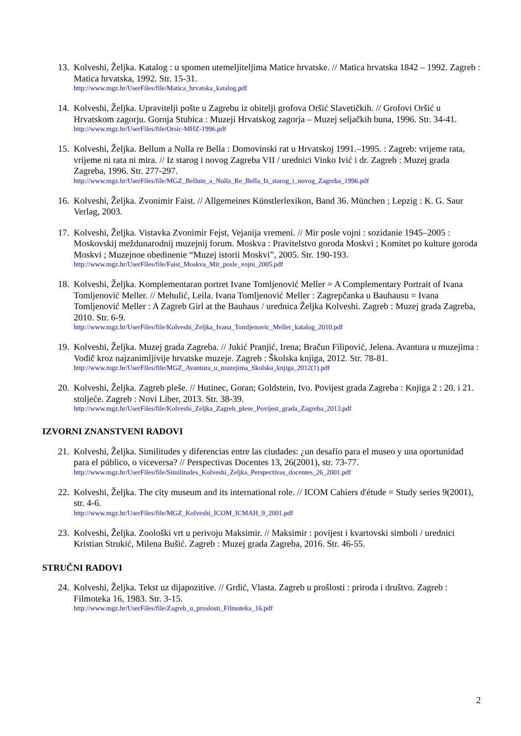13.
Kolveshi, Željka. Katalog : u spomen utemeljiteljima Matice hrvatske. // Matica hrvatska 1842 – 1992. Zagreb : Matica hrvatska, 1992. Str. 15-31.
http://www.mgz.hr/UserFiles/file/Matica_hrvatska_katalog.pdf
14.
Kolveshi, Željka. Upravitelji pošte u Zagrebu iz obitelji grofova Oršić Slavetičkih. // Grofovi Oršić u Hrvatskom zagorju. Gornja Stubica : Muzeji Hrvatskog zagorja – Muzej seljačkih buna, 1996. Str. 34-41.
http://www.mgz.hr/UserFiles/file/Orsic-MHZ-1996.pdf
15.
Kolveshi, Željka. Bellum a Nulla re Bella : Domovinski rat u Hrvatskoj 1991.–1995. : Zagreb: vrijeme rata, vrijeme ni rata ni mira. // Iz starog i novog Zagreba VII / urednici Vinko Ivić i dr. Zagreb : Muzej grada Zagreba, 1996. Str. 277-297.
http://www.mgz.hr/UserFiles/file/MGZ_Bellum_a_Nulla_Re_Bella_Iz_starog_i_novog_Zagreba_1996.pdf
16.
Kolveshi, Željka. Zvonimir Faist. // Allgemeines Künstlerlexikon, Band 36. München ; Lepzig : K. G. Saur Verlag, 2003.
17.
Kolveshi, Željka. Vistavka Zvonimir Fejst, Vejanija vremeni. // Mir posle vojni : sozidanie 1945–2005 : Moskovskij meždunarodnij muzejnij forum. Moskva : Pravitelstvo goroda Moskvi ; Komitet po kulture goroda Moskvi ; Muzejnoe obedinenie “Muzej istorii Moskvi”, 2005. Str. 190-193.
http://www.mgz.hr/UserFiles/file/Faist_Moskva_Mir_posle_vojni_2005.pdf
18.
Kolveshi, Željka. Komplementaran portret Ivane Tomljenović Meller = A Complementary Portrait of Ivana Tomljenović Meller. // Mehulić, Leila. Ivana Tomljenović Meller : Zagrepčanka u Bauhausu = Ivana Tomljenović Meller : A Zagreb Girl at the Bauhaus / urednica Željka Kolveshi. Zagreb : Muzej grada Zagreba, 2010. Str. 6-9.
http://www.mgz.hr/UserFiles/file/Kolveshi_Zeljka_Ivana_Tomljenovic_Meller_katalog_2010.pdf
19.
Kolveshi, Željka. Muzej grada Zagreba. // Jukić Pranjić, Irena; Bračun Filipović, Jelena. Avantura u muzejima : Vodič kroz najzanimljivije hrvatske muzeje. Zagreb : Školska knjiga, 2012. Str. 78-81.
http://www.mgz.hr/UserFiles/file/MGZ_Avantura_u_muzejima_Skolska_knjiga_2012(1).pdf
20.
Kolveshi, Željka. Zagreb pleše. // Hutinec, Goran; Goldstein, Ivo. Povijest grada Zagreba : Knjiga 2 : 20. i 21. stoljeće. Zagreb : Novi Liber, 2013. Str. 38-39.
http://www.mgz.hr/UserFiles/file/Kolveshi_Zeljka_Zagreb_plese_Povijest_grada_Zagreba_2013.pdf
IZVORNI ZNANSTVENI RADOVI
21.
Kolveshi, Željka. Similitudes y diferencias entre las ciudades: ¿un desafío para el museo y una oportunidad para el público, o viceversa? // Perspectivas Docentes 13, 26(2001), str. 73-77.
http://www.mgz.hr/UserFiles/file/Similitudes_Kolveshi_Zeljka_Perspectivas_docentes_26_2001.pdf
22.
Kolveshi, Željka. The city museum and its international role. // ICOM Cahiers d'étude = Study series 9(2001), str. 4-6.
http://www.mgz.hr/UserFiles/file/MGZ_Kolveshi_ICOM_ICMAH_9_2001.pdf
23.
Kolveshi, Željka. Zoološki vrt u perivoju Maksimir. // Maksimir : povijest i kvartovski simboli / urednici Kristian Strukić, Milena Bušić. Zagreb : Muzej grada Zagreba, 2016. Str. 46-55.
STRUČNI RADOVI
24.
Kolveshi, Željka. Tekst uz dijapozitive. // Grdić, Vlasta. Zagreb u prošlosti : priroda i društvo. Zagreb : Filmoteka 16, 1983. Str. 3-15.
http://www.mgz.hr/UserFiles/file/Zagreb_u_proslosti_Filmoteka_16.pdf
2